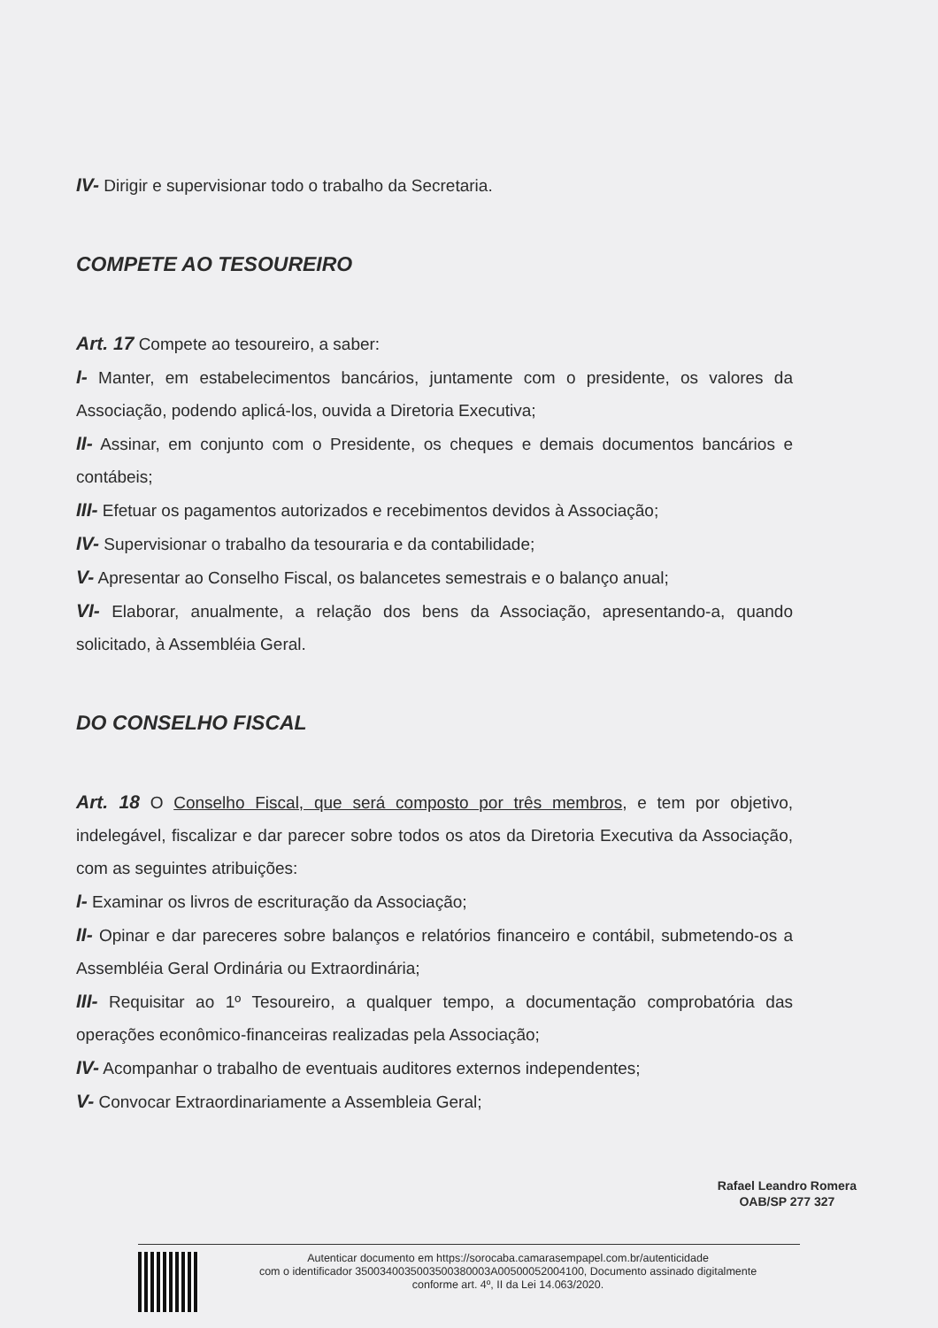IV- Dirigir e supervisionar todo o trabalho da Secretaria.
COMPETE AO TESOUREIRO
Art. 17 Compete ao tesoureiro, a saber:
I- Manter, em estabelecimentos bancários, juntamente com o presidente, os valores da Associação, podendo aplicá-los, ouvida a Diretoria Executiva;
II- Assinar, em conjunto com o Presidente, os cheques e demais documentos bancários e contábeis;
III- Efetuar os pagamentos autorizados e recebimentos devidos à Associação;
IV- Supervisionar o trabalho da tesouraria e da contabilidade;
V- Apresentar ao Conselho Fiscal, os balancetes semestrais e o balanço anual;
VI- Elaborar, anualmente, a relação dos bens da Associação, apresentando-a, quando solicitado, à Assembléia Geral.
DO CONSELHO FISCAL
Art. 18 O Conselho Fiscal, que será composto por três membros, e tem por objetivo, indelegável, fiscalizar e dar parecer sobre todos os atos da Diretoria Executiva da Associação, com as seguintes atribuições:
I- Examinar os livros de escrituração da Associação;
II- Opinar e dar pareceres sobre balanços e relatórios financeiro e contábil, submetendo-os a Assembléia Geral Ordinária ou Extraordinária;
III- Requisitar ao 1º Tesoureiro, a qualquer tempo, a documentação comprobatória das operações econômico-financeiras realizadas pela Associação;
IV- Acompanhar o trabalho de eventuais auditores externos independentes;
V- Convocar Extraordinariamente a Assembleia Geral;
Rafael Leandro Romera
OAB/SP 277 327
Autenticar documento em https://sorocaba.camarasempapel.com.br/autenticidade
com o identificador 3500340035003500380003A00500052004100, Documento assinado digitalmente
conforme art. 4º, II da Lei 14.063/2020.